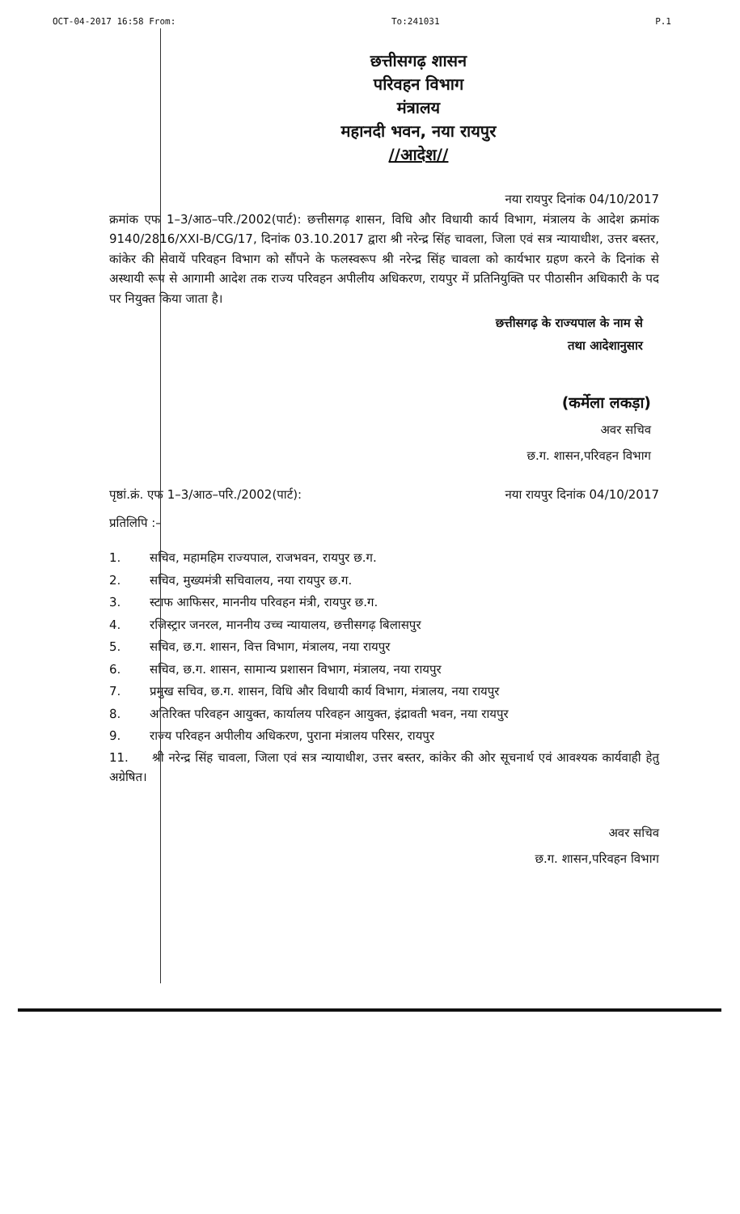OCT-04-2017 16:58 From: To:241031 P.1
छत्तीसगढ़ शासन
परिवहन विभाग
मंत्रालय
महानदी भवन, नया रायपुर
//आदेश//
नया रायपुर दिनांक 04/10/2017
क्रमांक एफ 1–3/आठ–परि./2002(पार्ट): छत्तीसगढ़ शासन, विधि और विधायी कार्य विभाग, मंत्रालय के आदेश क्रमांक 9140/2816/XXI-B/CG/17, दिनांक 03.10.2017 द्वारा श्री नरेन्द्र सिंह चावला, जिला एवं सत्र न्यायाधीश, उत्तर बस्तर, कांकेर की सेवायें परिवहन विभाग को सौंपने के फलस्वरूप श्री नरेन्द्र सिंह चावला को कार्यभार ग्रहण करने के दिनांक से अस्थायी रूप से आगामी आदेश तक राज्य परिवहन अपीलीय अधिकरण, रायपुर में प्रतिनियुक्ति पर पीठासीन अधिकारी के पद पर नियुक्त किया जाता है।
छत्तीसगढ़ के राज्यपाल के नाम से
तथा आदेशानुसार
(कर्मेला लकड़ा)
अवर सचिव
छ.ग. शासन,परिवहन विभाग
पृष्ठां.क्रं. एफ 1–3/आठ–परि./2002(पार्ट): नया रायपुर दिनांक 04/10/2017
प्रतिलिपि :–
1. सचिव, महामहिम राज्यपाल, राजभवन, रायपुर छ.ग.
2. सचिव, मुख्यमंत्री सचिवालय, नया रायपुर छ.ग.
3. स्टाफ आफिसर, माननीय परिवहन मंत्री, रायपुर छ.ग.
4. रजिस्ट्रार जनरल, माननीय उच्च न्यायालय, छत्तीसगढ़ बिलासपुर
5. सचिव, छ.ग. शासन, वित्त विभाग, मंत्रालय, नया रायपुर
6. सचिव, छ.ग. शासन, सामान्य प्रशासन विभाग, मंत्रालय, नया रायपुर
7. प्रमुख सचिव, छ.ग. शासन, विधि और विधायी कार्य विभाग, मंत्रालय, नया रायपुर
8. अतिरिक्त परिवहन आयुक्त, कार्यालय परिवहन आयुक्त, इंद्रावती भवन, नया रायपुर
9. राज्य परिवहन अपीलीय अधिकरण, पुराना मंत्रालय परिसर, रायपुर
11. श्री नरेन्द्र सिंह चावला, जिला एवं सत्र न्यायाधीश, उत्तर बस्तर, कांकेर की ओर सूचनार्थ एवं आवश्यक कार्यवाही हेतु अग्रेषित।
अवर सचिव
छ.ग. शासन,परिवहन विभाग